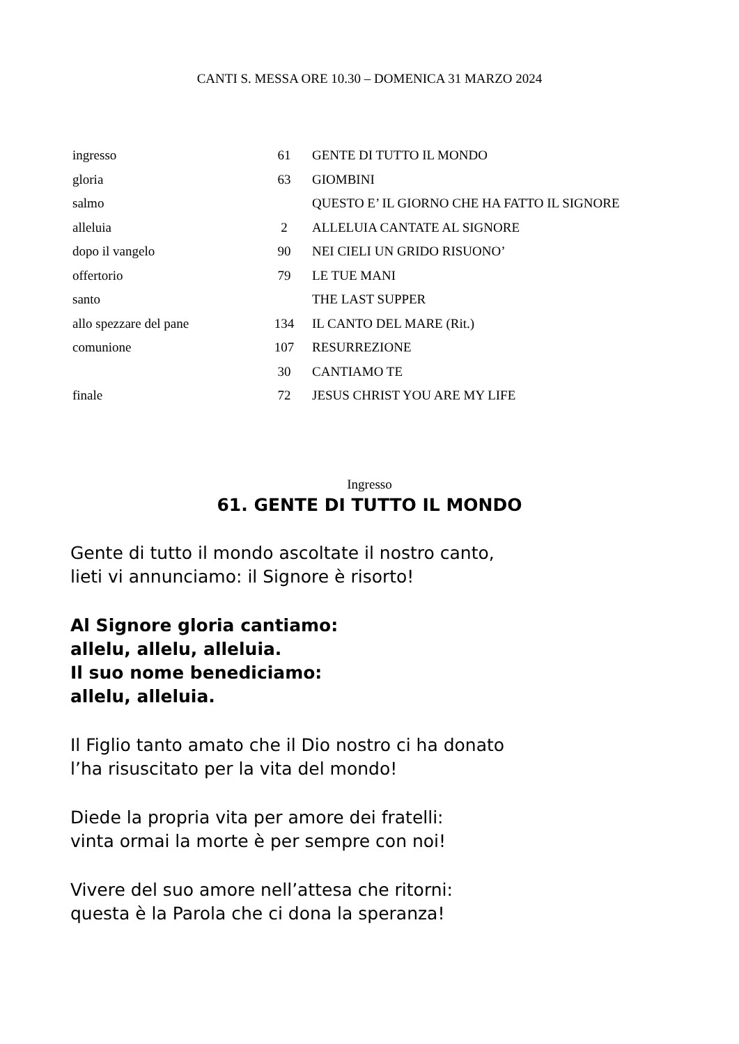CANTI S. MESSA ORE 10.30 – DOMENICA 31 MARZO 2024
| ingresso | 61 | GENTE DI TUTTO IL MONDO |
| gloria | 63 | GIOMBINI |
| salmo | | QUESTO E’ IL GIORNO CHE HA FATTO IL SIGNORE |
| alleluia | 2 | ALLELUIA CANTATE AL SIGNORE |
| dopo il vangelo | 90 | NEI CIELI UN GRIDO RISUONO’ |
| offertorio | 79 | LE TUE MANI |
| santo | | THE LAST SUPPER |
| allo spezzare del pane | 134 | IL CANTO DEL MARE (Rit.) |
| comunione | 107 | RESURREZIONE |
| | 30 | CANTIAMO TE |
| finale | 72 | JESUS CHRIST YOU ARE MY LIFE |
Ingresso
61. GENTE DI TUTTO IL MONDO
Gente di tutto il mondo ascoltate il nostro canto,
lieti vi annunciamo: il Signore è risorto!
Al Signore gloria cantiamo:
allelu, allelu, alleluia.
Il suo nome benediciamo:
allelu, alleluia.
Il Figlio tanto amato che il Dio nostro ci ha donato
l’ha risuscitato per la vita del mondo!
Diede la propria vita per amore dei fratelli:
vinta ormai la morte è per sempre con noi!
Vivere del suo amore nell’attesa che ritorni:
questa è la Parola che ci dona la speranza!